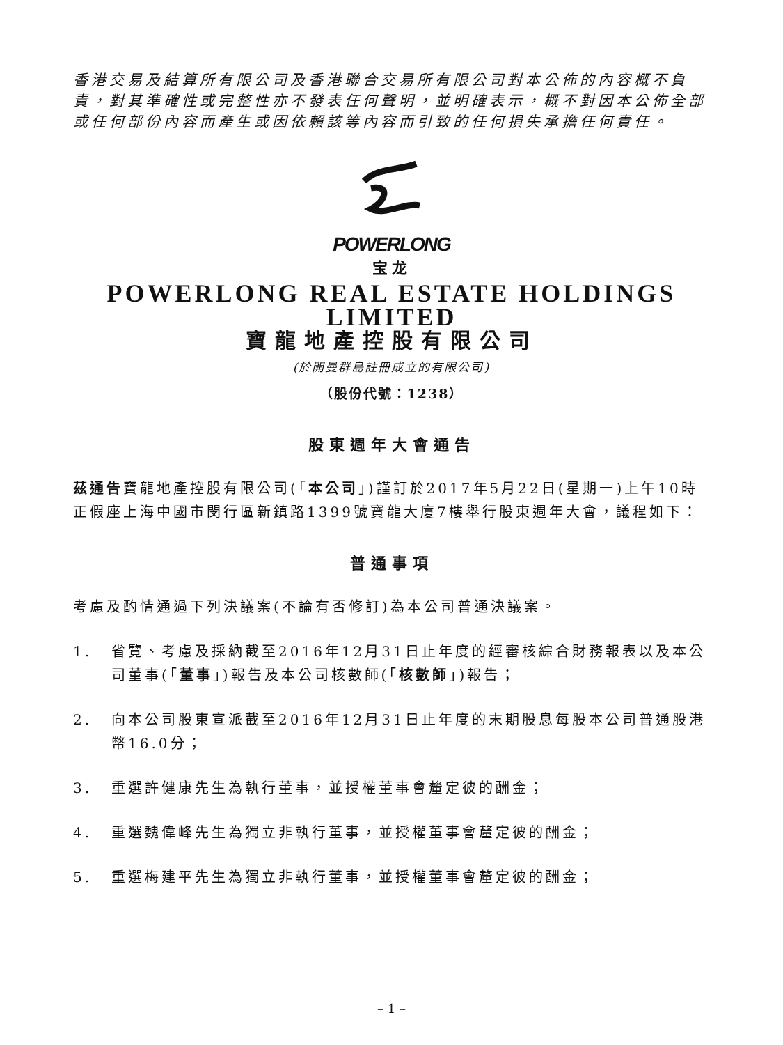香港交易及結算所有限公司及香港聯合交易所有限公司對本公佈的內容概不負責，對其準確性或完整性亦不發表任何聲明，並明確表示，概不對因本公佈全部或任何部份內容而產生或因依賴該等內容而引致的任何損失承擔任何責任。
POWERLONG
宝龙
POWERLONG REAL ESTATE HOLDINGS LIMITED
寶龍地產控股有限公司
(於開曼群島註冊成立的有限公司)
（股份代號：1238）
股東週年大會通告
茲通告寶龍地產控股有限公司(「本公司」)謹訂於2017年5月22日(星期一)上午10時正假座上海中國市閔行區新鎮路1399號寶龍大廈7樓舉行股東週年大會，議程如下：
普通事項
考慮及酌情通過下列決議案(不論有否修訂)為本公司普通決議案。
1. 省覽、考慮及採納截至2016年12月31日止年度的經審核綜合財務報表以及本公司董事(「董事」)報告及本公司核數師(「核數師」)報告；
2. 向本公司股東宣派截至2016年12月31日止年度的末期股息每股本公司普通股港幣16.0分；
3. 重選許健康先生為執行董事，並授權董事會釐定彼的酬金；
4. 重選魏偉峰先生為獨立非執行董事，並授權董事會釐定彼的酬金；
5. 重選梅建平先生為獨立非執行董事，並授權董事會釐定彼的酬金；
– 1 –